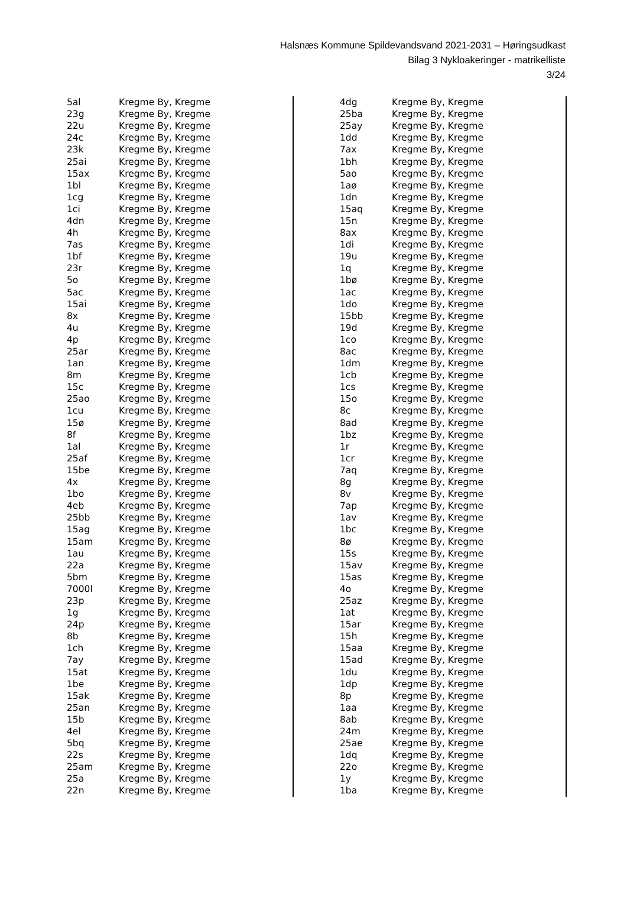Halsnæs Kommune Spildevandsvand 2021-2031 – Høringsudkast
Bilag 3 Nykloakeringer - matrikelliste
3/24
| 5al | Kregme By, Kregme |
| 23g | Kregme By, Kregme |
| 22u | Kregme By, Kregme |
| 24c | Kregme By, Kregme |
| 23k | Kregme By, Kregme |
| 25ai | Kregme By, Kregme |
| 15ax | Kregme By, Kregme |
| 1bl | Kregme By, Kregme |
| 1cg | Kregme By, Kregme |
| 1ci | Kregme By, Kregme |
| 4dn | Kregme By, Kregme |
| 4h | Kregme By, Kregme |
| 7as | Kregme By, Kregme |
| 1bf | Kregme By, Kregme |
| 23r | Kregme By, Kregme |
| 5o | Kregme By, Kregme |
| 5ac | Kregme By, Kregme |
| 15ai | Kregme By, Kregme |
| 8x | Kregme By, Kregme |
| 4u | Kregme By, Kregme |
| 4p | Kregme By, Kregme |
| 25ar | Kregme By, Kregme |
| 1an | Kregme By, Kregme |
| 8m | Kregme By, Kregme |
| 15c | Kregme By, Kregme |
| 25ao | Kregme By, Kregme |
| 1cu | Kregme By, Kregme |
| 15ø | Kregme By, Kregme |
| 8f | Kregme By, Kregme |
| 1al | Kregme By, Kregme |
| 25af | Kregme By, Kregme |
| 15be | Kregme By, Kregme |
| 4x | Kregme By, Kregme |
| 1bo | Kregme By, Kregme |
| 4eb | Kregme By, Kregme |
| 25bb | Kregme By, Kregme |
| 15ag | Kregme By, Kregme |
| 15am | Kregme By, Kregme |
| 1au | Kregme By, Kregme |
| 22a | Kregme By, Kregme |
| 5bm | Kregme By, Kregme |
| 7000l | Kregme By, Kregme |
| 23p | Kregme By, Kregme |
| 1g | Kregme By, Kregme |
| 24p | Kregme By, Kregme |
| 8b | Kregme By, Kregme |
| 1ch | Kregme By, Kregme |
| 7ay | Kregme By, Kregme |
| 15at | Kregme By, Kregme |
| 1be | Kregme By, Kregme |
| 15ak | Kregme By, Kregme |
| 25an | Kregme By, Kregme |
| 15b | Kregme By, Kregme |
| 4el | Kregme By, Kregme |
| 5bq | Kregme By, Kregme |
| 22s | Kregme By, Kregme |
| 25am | Kregme By, Kregme |
| 25a | Kregme By, Kregme |
| 22n | Kregme By, Kregme |
| 4dg | Kregme By, Kregme |
| 25ba | Kregme By, Kregme |
| 25ay | Kregme By, Kregme |
| 1dd | Kregme By, Kregme |
| 7ax | Kregme By, Kregme |
| 1bh | Kregme By, Kregme |
| 5ao | Kregme By, Kregme |
| 1aø | Kregme By, Kregme |
| 1dn | Kregme By, Kregme |
| 15aq | Kregme By, Kregme |
| 15n | Kregme By, Kregme |
| 8ax | Kregme By, Kregme |
| 1di | Kregme By, Kregme |
| 19u | Kregme By, Kregme |
| 1q | Kregme By, Kregme |
| 1bø | Kregme By, Kregme |
| 1ac | Kregme By, Kregme |
| 1do | Kregme By, Kregme |
| 15bb | Kregme By, Kregme |
| 19d | Kregme By, Kregme |
| 1co | Kregme By, Kregme |
| 8ac | Kregme By, Kregme |
| 1dm | Kregme By, Kregme |
| 1cb | Kregme By, Kregme |
| 1cs | Kregme By, Kregme |
| 15o | Kregme By, Kregme |
| 8c | Kregme By, Kregme |
| 8ad | Kregme By, Kregme |
| 1bz | Kregme By, Kregme |
| 1r | Kregme By, Kregme |
| 1cr | Kregme By, Kregme |
| 7aq | Kregme By, Kregme |
| 8g | Kregme By, Kregme |
| 8v | Kregme By, Kregme |
| 7ap | Kregme By, Kregme |
| 1av | Kregme By, Kregme |
| 1bc | Kregme By, Kregme |
| 8ø | Kregme By, Kregme |
| 15s | Kregme By, Kregme |
| 15av | Kregme By, Kregme |
| 15as | Kregme By, Kregme |
| 4o | Kregme By, Kregme |
| 25az | Kregme By, Kregme |
| 1at | Kregme By, Kregme |
| 15ar | Kregme By, Kregme |
| 15h | Kregme By, Kregme |
| 15aa | Kregme By, Kregme |
| 15ad | Kregme By, Kregme |
| 1du | Kregme By, Kregme |
| 1dp | Kregme By, Kregme |
| 8p | Kregme By, Kregme |
| 1aa | Kregme By, Kregme |
| 8ab | Kregme By, Kregme |
| 24m | Kregme By, Kregme |
| 25ae | Kregme By, Kregme |
| 1dq | Kregme By, Kregme |
| 22o | Kregme By, Kregme |
| 1y | Kregme By, Kregme |
| 1ba | Kregme By, Kregme |